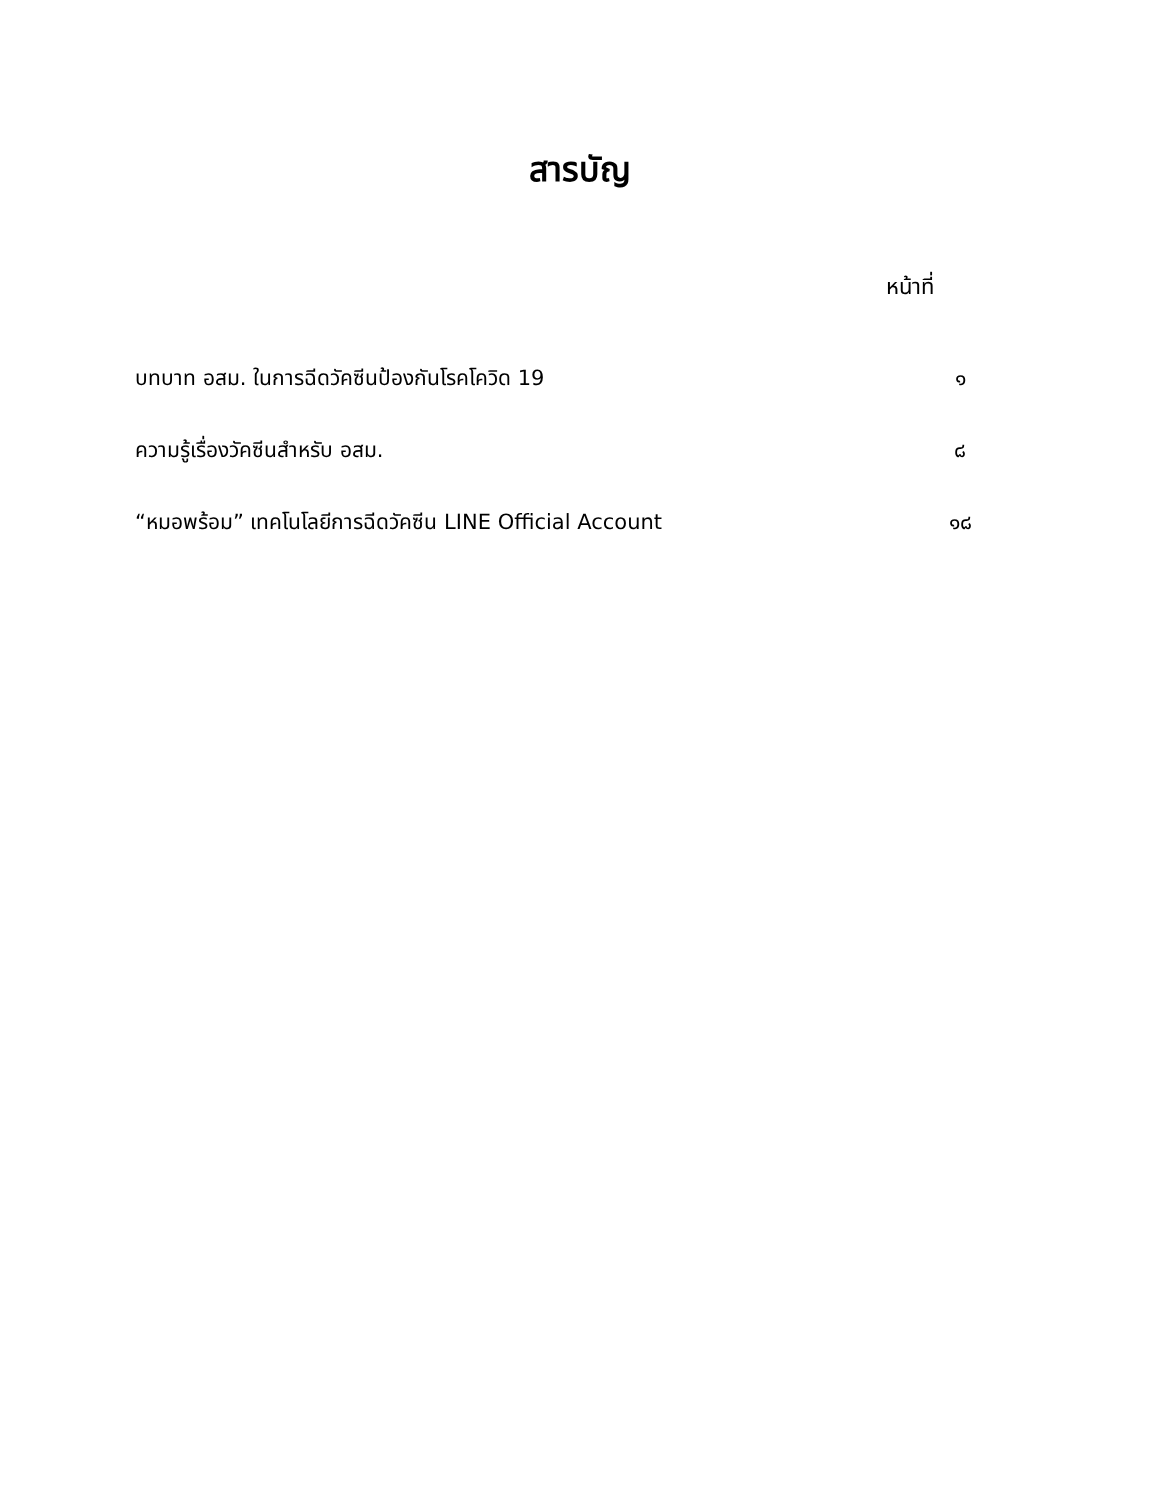สารบัญ
หน้าที่
| บทบาท อสม. ในการฉีดวัคซีนป้องกันโรคโควิด 19 | ๑ |
| ความรู้เรื่องวัคซีนสำหรับ อสม. | ๘ |
| “หมอพร้อม” เทคโนโลยีการฉีดวัคซีน LINE Official Account | ๑๘ |